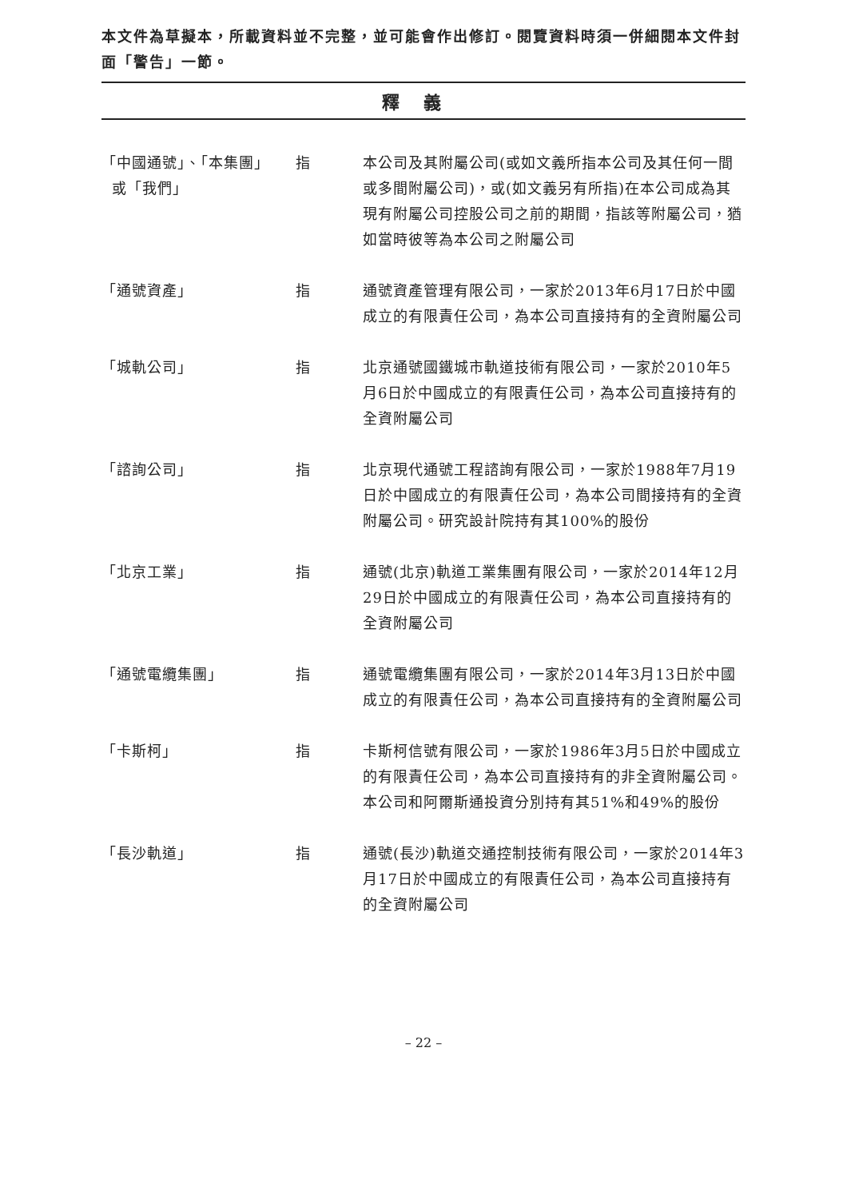本文件為草擬本，所載資料並不完整，並可能會作出修訂。閱覽資料時須一併細閱本文件封面「警告」一節。
釋義
| 「中國通號」、「本集團」 或「我們」 | 指 | 本公司及其附屬公司(或如文義所指本公司及其任何一間或多間附屬公司)，或(如文義另有所指)在本公司成為其現有附屬公司控股公司之前的期間，指該等附屬公司，猶如當時彼等為本公司之附屬公司 |
| 「通號資產」 | 指 | 通號資產管理有限公司，一家於2013年6月17日於中國成立的有限責任公司，為本公司直接持有的全資附屬公司 |
| 「城軌公司」 | 指 | 北京通號國鐵城市軌道技術有限公司，一家於2010年5月6日於中國成立的有限責任公司，為本公司直接持有的全資附屬公司 |
| 「諮詢公司」 | 指 | 北京現代通號工程諮詢有限公司，一家於1988年7月19日於中國成立的有限責任公司，為本公司間接持有的全資附屬公司。研究設計院持有其100%的股份 |
| 「北京工業」 | 指 | 通號(北京)軌道工業集團有限公司，一家於2014年12月29日於中國成立的有限責任公司，為本公司直接持有的全資附屬公司 |
| 「通號電纜集團」 | 指 | 通號電纜集團有限公司，一家於2014年3月13日於中國成立的有限責任公司，為本公司直接持有的全資附屬公司 |
| 「卡斯柯」 | 指 | 卡斯柯信號有限公司，一家於1986年3月5日於中國成立的有限責任公司，為本公司直接持有的非全資附屬公司。本公司和阿爾斯通投資分別持有其51%和49%的股份 |
| 「長沙軌道」 | 指 | 通號(長沙)軌道交通控制技術有限公司，一家於2014年3月17日於中國成立的有限責任公司，為本公司直接持有的全資附屬公司 |
– 22 –